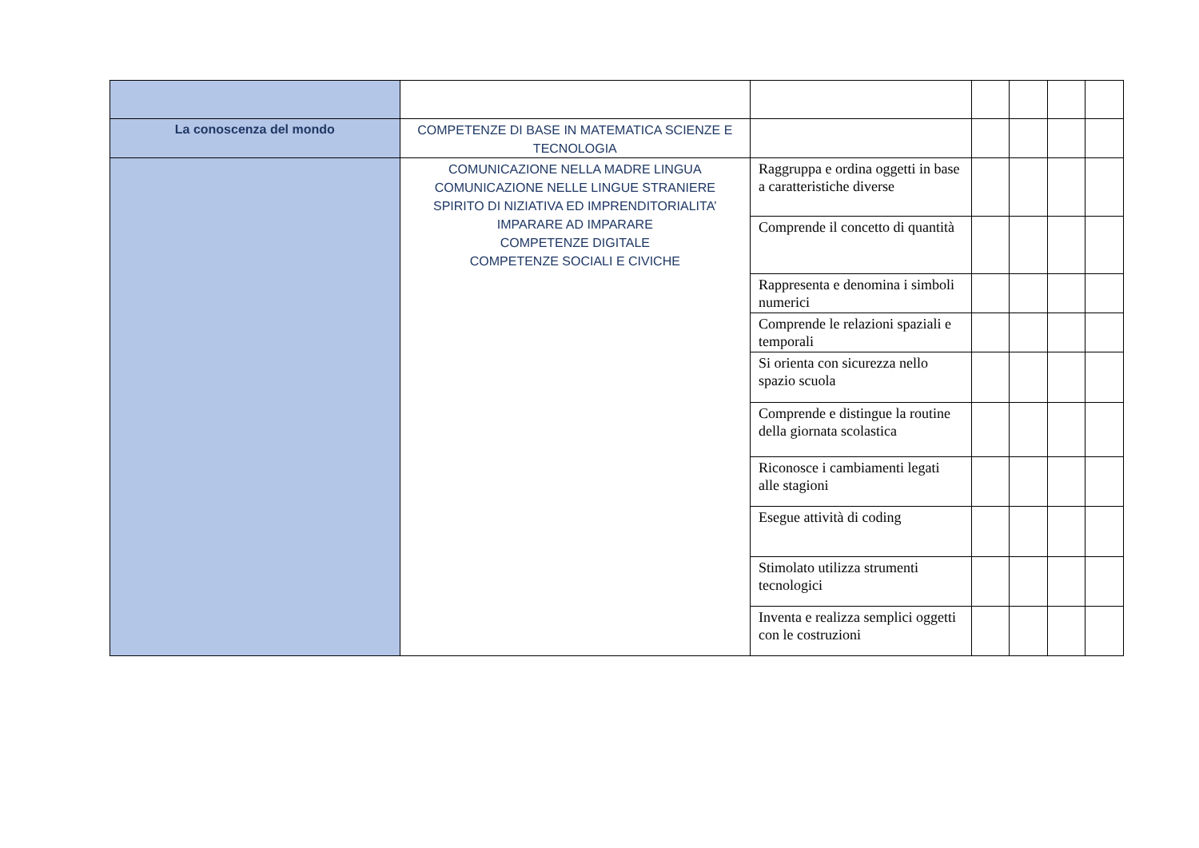| La conoscenza del mondo | COMPETENZE DI BASE IN MATEMATICA SCIENZE E TECNOLOGIA | | | | | |
| | COMUNICAZIONE NELLA MADRE LINGUA COMUNICAZIONE NELLE LINGUE STRANIERE SPIRITO DI NIZIATIVA ED IMPRENDITORIALITA’ IMPARARE AD IMPARARE COMPETENZE DIGITALE COMPETENZE SOCIALI E CIVICHE | Raggruppa e ordina oggetti in base a caratteristiche diverse | | | | |
| | | Comprende il concetto di quantità | | | | |
| | | Rappresenta e denomina i simboli numerici | | | | |
| | | Comprende le relazioni spaziali e temporali | | | | |
| | | Si orienta con sicurezza nello spazio scuola | | | | |
| | | Comprende e distingue la routine della giornata scolastica | | | | |
| | | Riconosce i cambiamenti legati alle stagioni | | | | |
| | | Esegue attività di coding | | | | |
| | | Stimolato utilizza strumenti tecnologici | | | | |
| | | Inventa e realizza semplici oggetti con le costruzioni | | | | |